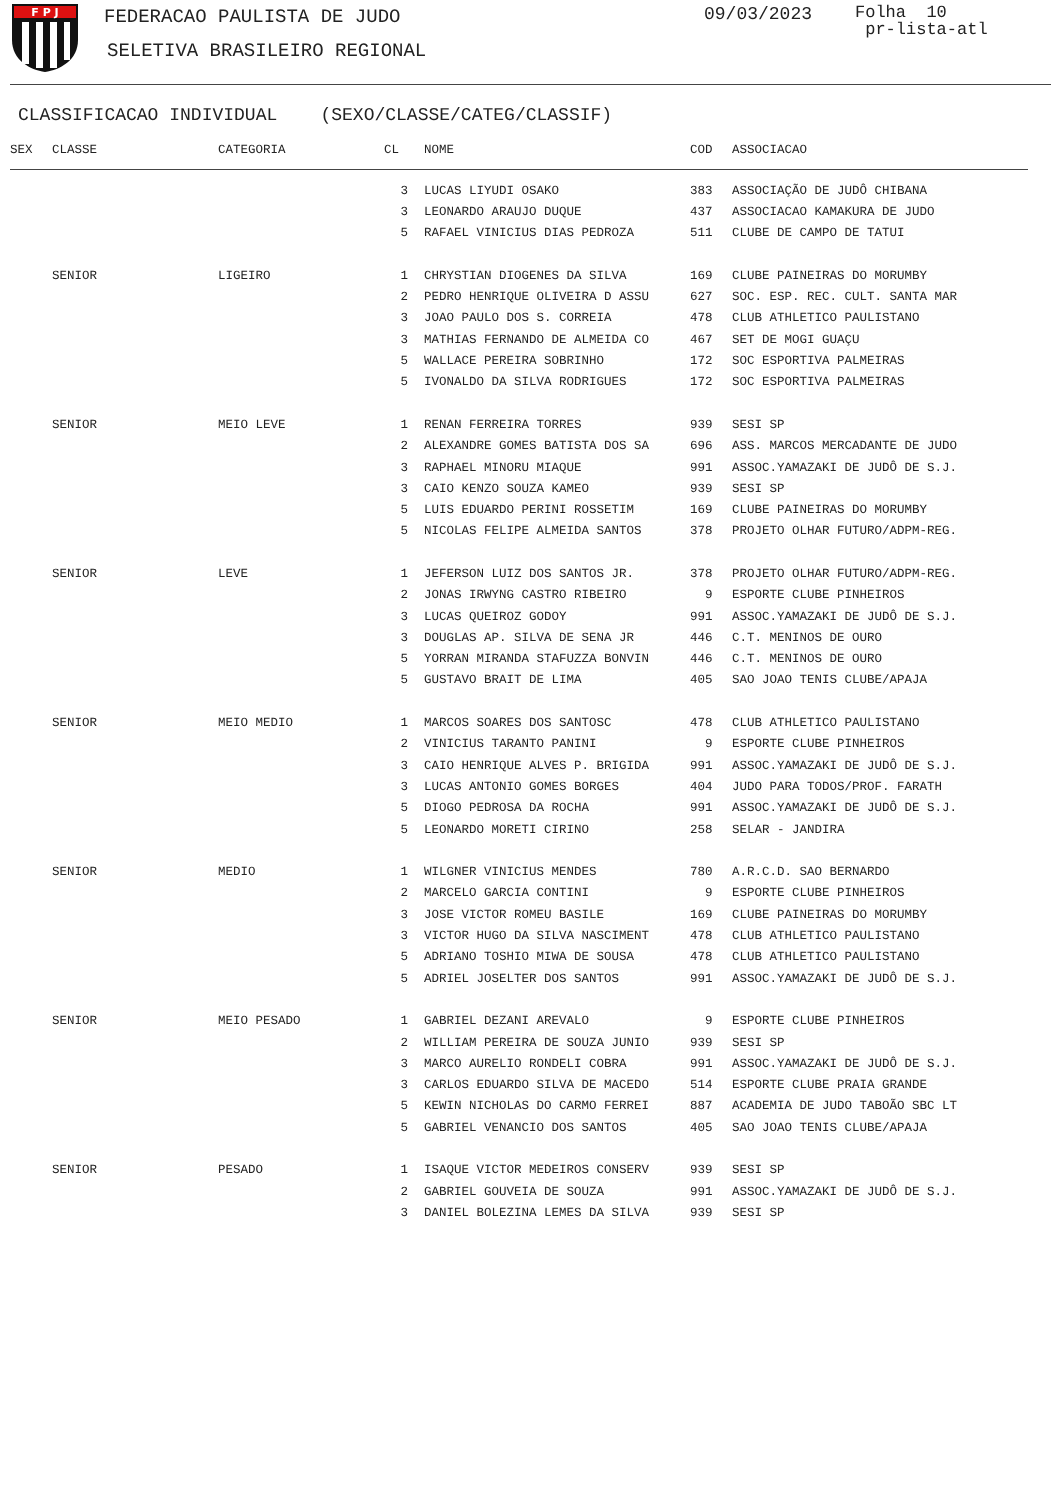F P J
FEDERACAO PAULISTA DE JUDO
SELETIVA BRASILEIRO REGIONAL
09/03/2023
Folha 10
pr-lista-atl
CLASSIFICACAO INDIVIDUAL (SEXO/CLASSE/CATEG/CLASSIF)
| SEX | CLASSE | CATEGORIA | CL | NOME | COD | ASSOCIACAO |
| --- | --- | --- | --- | --- | --- | --- |
| | | | 3 | LUCAS LIYUDI OSAKO | 383 | ASSOCIAÇÃO DE JUDÔ CHIBANA |
| | | | 3 | LEONARDO ARAUJO DUQUE | 437 | ASSOCIACAO KAMAKURA DE JUDO |
| | | | 5 | RAFAEL VINICIUS DIAS PEDROZA | 511 | CLUBE DE CAMPO DE TATUI |
| | SENIOR | LIGEIRO | 1 | CHRYSTIAN DIOGENES DA SILVA | 169 | CLUBE PAINEIRAS DO MORUMBY |
| | | | 2 | PEDRO HENRIQUE OLIVEIRA D ASSU | 627 | SOC. ESP. REC. CULT. SANTA MAR |
| | | | 3 | JOAO PAULO DOS S. CORREIA | 478 | CLUB ATHLETICO PAULISTANO |
| | | | 3 | MATHIAS FERNANDO DE ALMEIDA CO | 467 | SET DE MOGI GUAÇU |
| | | | 5 | WALLACE PEREIRA SOBRINHO | 172 | SOC ESPORTIVA PALMEIRAS |
| | | | 5 | IVONALDO DA SILVA RODRIGUES | 172 | SOC ESPORTIVA PALMEIRAS |
| | SENIOR | MEIO LEVE | 1 | RENAN FERREIRA TORRES | 939 | SESI SP |
| | | | 2 | ALEXANDRE GOMES BATISTA DOS SA | 696 | ASS. MARCOS MERCADANTE DE JUDO |
| | | | 3 | RAPHAEL MINORU MIAQUE | 991 | ASSOC.YAMAZAKI DE JUDÔ DE S.J. |
| | | | 3 | CAIO KENZO SOUZA KAMEO | 939 | SESI SP |
| | | | 5 | LUIS EDUARDO PERINI ROSSETIM | 169 | CLUBE PAINEIRAS DO MORUMBY |
| | | | 5 | NICOLAS FELIPE ALMEIDA SANTOS | 378 | PROJETO OLHAR FUTURO/ADPM-REG. |
| | SENIOR | LEVE | 1 | JEFERSON LUIZ DOS SANTOS JR. | 378 | PROJETO OLHAR FUTURO/ADPM-REG. |
| | | | 2 | JONAS IRWYNG CASTRO RIBEIRO | 9 | ESPORTE CLUBE PINHEIROS |
| | | | 3 | LUCAS QUEIROZ GODOY | 991 | ASSOC.YAMAZAKI DE JUDÔ DE S.J. |
| | | | 3 | DOUGLAS AP. SILVA DE SENA JR | 446 | C.T. MENINOS DE OURO |
| | | | 5 | YORRAN MIRANDA STAFUZZA BONVIN | 446 | C.T. MENINOS DE OURO |
| | | | 5 | GUSTAVO BRAIT DE LIMA | 405 | SAO JOAO TENIS CLUBE/APAJA |
| | SENIOR | MEIO MEDIO | 1 | MARCOS SOARES DOS SANTOSC | 478 | CLUB ATHLETICO PAULISTANO |
| | | | 2 | VINICIUS TARANTO PANINI | 9 | ESPORTE CLUBE PINHEIROS |
| | | | 3 | CAIO HENRIQUE ALVES P. BRIGIDA | 991 | ASSOC.YAMAZAKI DE JUDÔ DE S.J. |
| | | | 3 | LUCAS ANTONIO GOMES BORGES | 404 | JUDO PARA TODOS/PROF. FARATH |
| | | | 5 | DIOGO PEDROSA DA ROCHA | 991 | ASSOC.YAMAZAKI DE JUDÔ DE S.J. |
| | | | 5 | LEONARDO MORETI CIRINO | 258 | SELAR - JANDIRA |
| | SENIOR | MEDIO | 1 | WILGNER VINICIUS MENDES | 780 | A.R.C.D. SAO BERNARDO |
| | | | 2 | MARCELO GARCIA CONTINI | 9 | ESPORTE CLUBE PINHEIROS |
| | | | 3 | JOSE VICTOR ROMEU BASILE | 169 | CLUBE PAINEIRAS DO MORUMBY |
| | | | 3 | VICTOR HUGO DA SILVA NASCIMENT | 478 | CLUB ATHLETICO PAULISTANO |
| | | | 5 | ADRIANO TOSHIO MIWA DE SOUSA | 478 | CLUB ATHLETICO PAULISTANO |
| | | | 5 | ADRIEL JOSELTER DOS SANTOS | 991 | ASSOC.YAMAZAKI DE JUDÔ DE S.J. |
| | SENIOR | MEIO PESADO | 1 | GABRIEL DEZANI AREVALO | 9 | ESPORTE CLUBE PINHEIROS |
| | | | 2 | WILLIAM PEREIRA DE SOUZA JUNIO | 939 | SESI SP |
| | | | 3 | MARCO AURELIO RONDELI COBRA | 991 | ASSOC.YAMAZAKI DE JUDÔ DE S.J. |
| | | | 3 | CARLOS EDUARDO SILVA DE MACEDO | 514 | ESPORTE CLUBE PRAIA GRANDE |
| | | | 5 | KEWIN NICHOLAS DO CARMO FERREI | 887 | ACADEMIA DE JUDO TABOÃO SBC LT |
| | | | 5 | GABRIEL VENANCIO DOS SANTOS | 405 | SAO JOAO TENIS CLUBE/APAJA |
| | SENIOR | PESADO | 1 | ISAQUE VICTOR MEDEIROS CONSERV | 939 | SESI SP |
| | | | 2 | GABRIEL GOUVEIA DE SOUZA | 991 | ASSOC.YAMAZAKI DE JUDÔ DE S.J. |
| | | | 3 | DANIEL BOLEZINA LEMES DA SILVA | 939 | SESI SP |